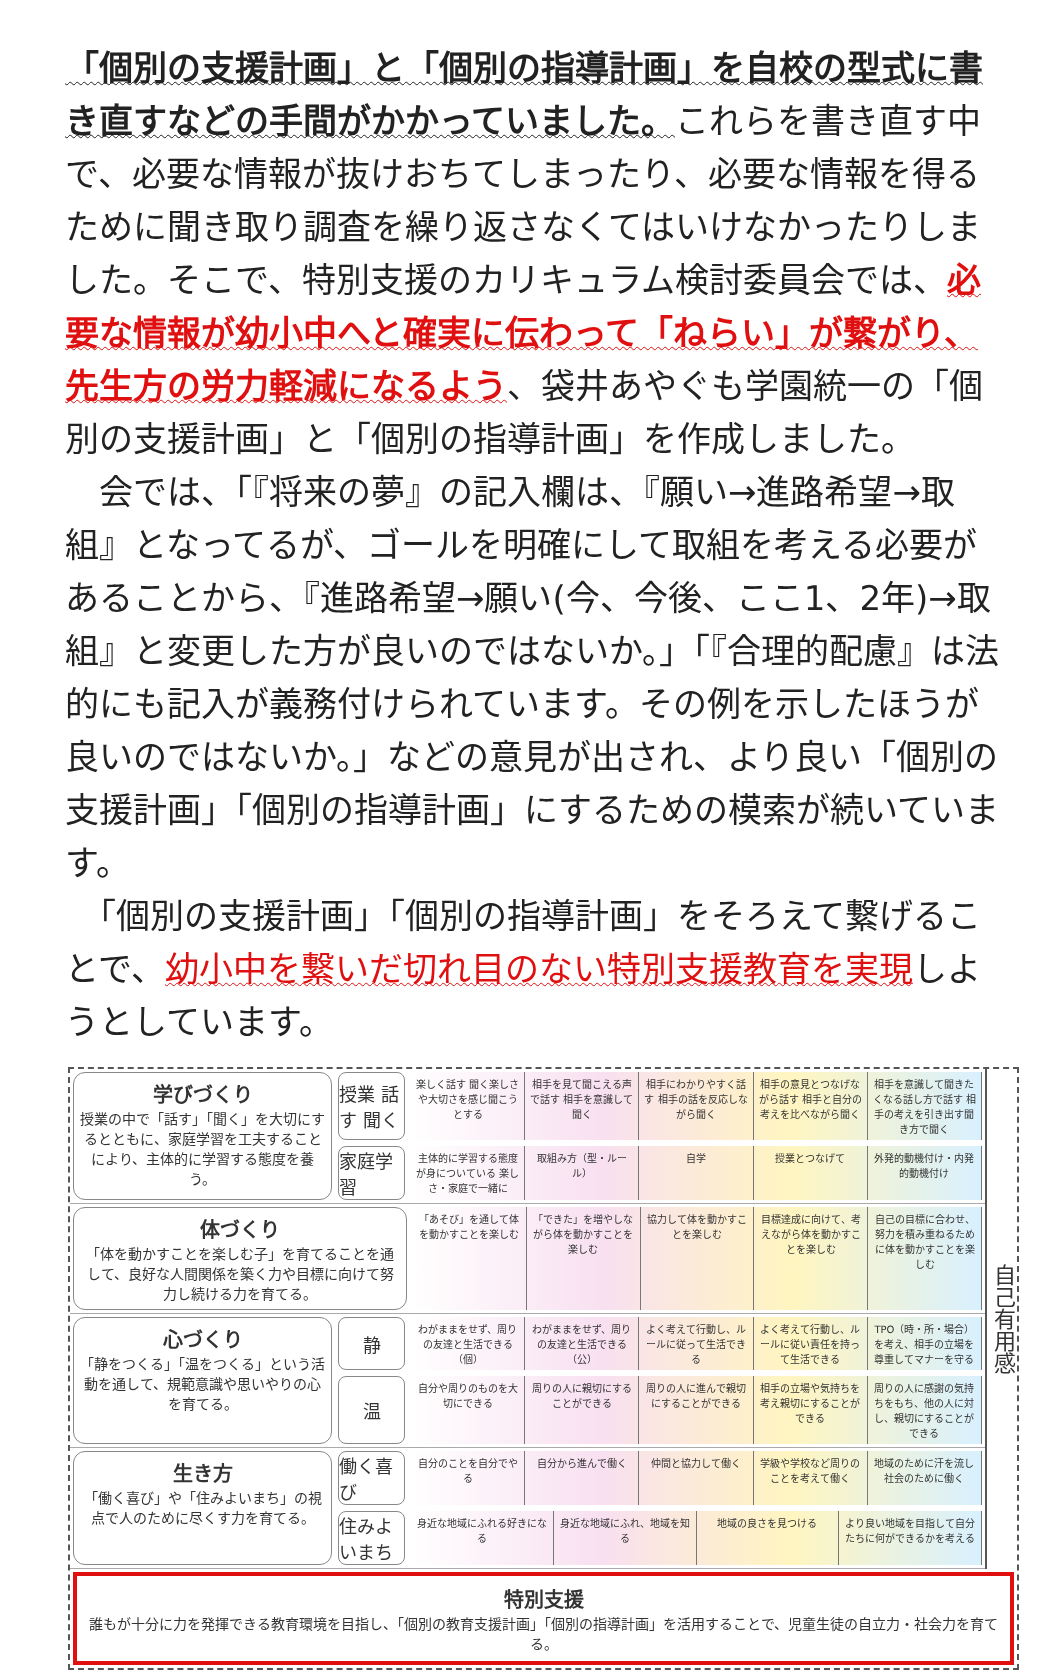「個別の支援計画」と「個別の指導計画」を自校の型式に書き直すなどの手間がかかっていました。これらを書き直す中で、必要な情報が抜けおちてしまったり、必要な情報を得るために聞き取り調査を繰り返さなくてはいけなかったりしました。そこで、特別支援のカリキュラム検討委員会では、必要な情報が幼小中へと確実に伝わって「ねらい」が繋がり、先生方の労力軽減になるよう、袋井あやぐも学園統一の「個別の支援計画」と「個別の指導計画」を作成しました。
　会では、「『将来の夢』の記入欄は、『願い→進路希望→取組』となってるが、ゴールを明確にして取組を考える必要があることから、『進路希望→願い(今、今後、ここ1、2年)→取組』と変更した方が良いのではないか。」「『合理的配慮』は法的にも記入が義務付けられています。その例を示したほうが良いのではないか。」などの意見が出され、より良い「個別の支援計画」「個別の指導計画」にするための模索が続いています。
　「個別の支援計画」「個別の指導計画」をそろえて繋げることで、幼小中を繋いだ切れ目のない特別支援教育を実現しようとしています。
学びづくり
授業の中で「話す」「聞く」を大切にするとともに、家庭学習を工夫することにより、主体的に学習する態度を養う。
授業 話す 聞く
楽しく話す 聞く楽しさや大切さを感じ聞こうとする
相手を見て聞こえる声で話す 相手を意識して聞く
相手にわかりやすく話す 相手の話を反応しながら聞く
相手の意見とつなげながら話す 相手と自分の考えを比べながら聞く
相手を意識して聞きたくなる話し方で話す 相手の考えを引き出す聞き方で聞く
家庭学習
主体的に学習する態度が身についている 楽しさ・家庭で一緒に
取組み方（型・ルール） 自学 授業とつなげて 外発的動機付け・内発的動機付け
体づくり
「体を動かすことを楽しむ子」を育てることを通して、良好な人間関係を築く力や目標に向けて努力し続ける力を育てる。
「あそび」を通して体を動かすことを楽しむ
「できた」を増やしながら体を動かすことを楽しむ
協力して体を動かすことを楽しむ 目標達成に向けて、考えながら体を動かすことを楽しむ
自己の目標に合わせ、努力を積み重ねるために体を動かすことを楽しむ
心づくり
「静をつくる」「温をつくる」という活動を通して、規範意識や思いやりの心を育てる。
静
わがままをせず、周りの友達と生活できる（個）
わがままをせず、周りの友達と生活できる（公）
よく考えて行動し、ルールに従って生活できる
よく考えて行動し、ルールに従い責任を持って生活できる
TPO（時・所・場合）を考え、相手の立場を尊重してマナーを守る
温
自分や周りのものを大切にできる 周りの人に親切にすることができる 周りの人に進んで親切にすることができる
相手の立場や気持ちを考え親切にすることができる
周りの人に感謝の気持ちをもち、他の人に対し、親切にすることができる
生き方
「働く喜び」や「住みよいまち」の視点で人のために尽くす力を育てる。
働く喜び
自分のことを自分でやる 自分から進んで働く 仲間と協力して働く 学級や学校など周りのことを考えて働く 地域のために汗を流し社会のために働く
住みよいまち
身近な地域にふれる好きになる 身近な地域にふれ、地域を知る 地域の良さを見つける より良い地域を目指して自分たちに何ができるかを考える
自己有用感
特別支援
誰もが十分に力を発揮できる教育環境を目指し、「個別の教育支援計画」「個別の指導計画」を活用することで、児童生徒の自立力・社会力を育てる。